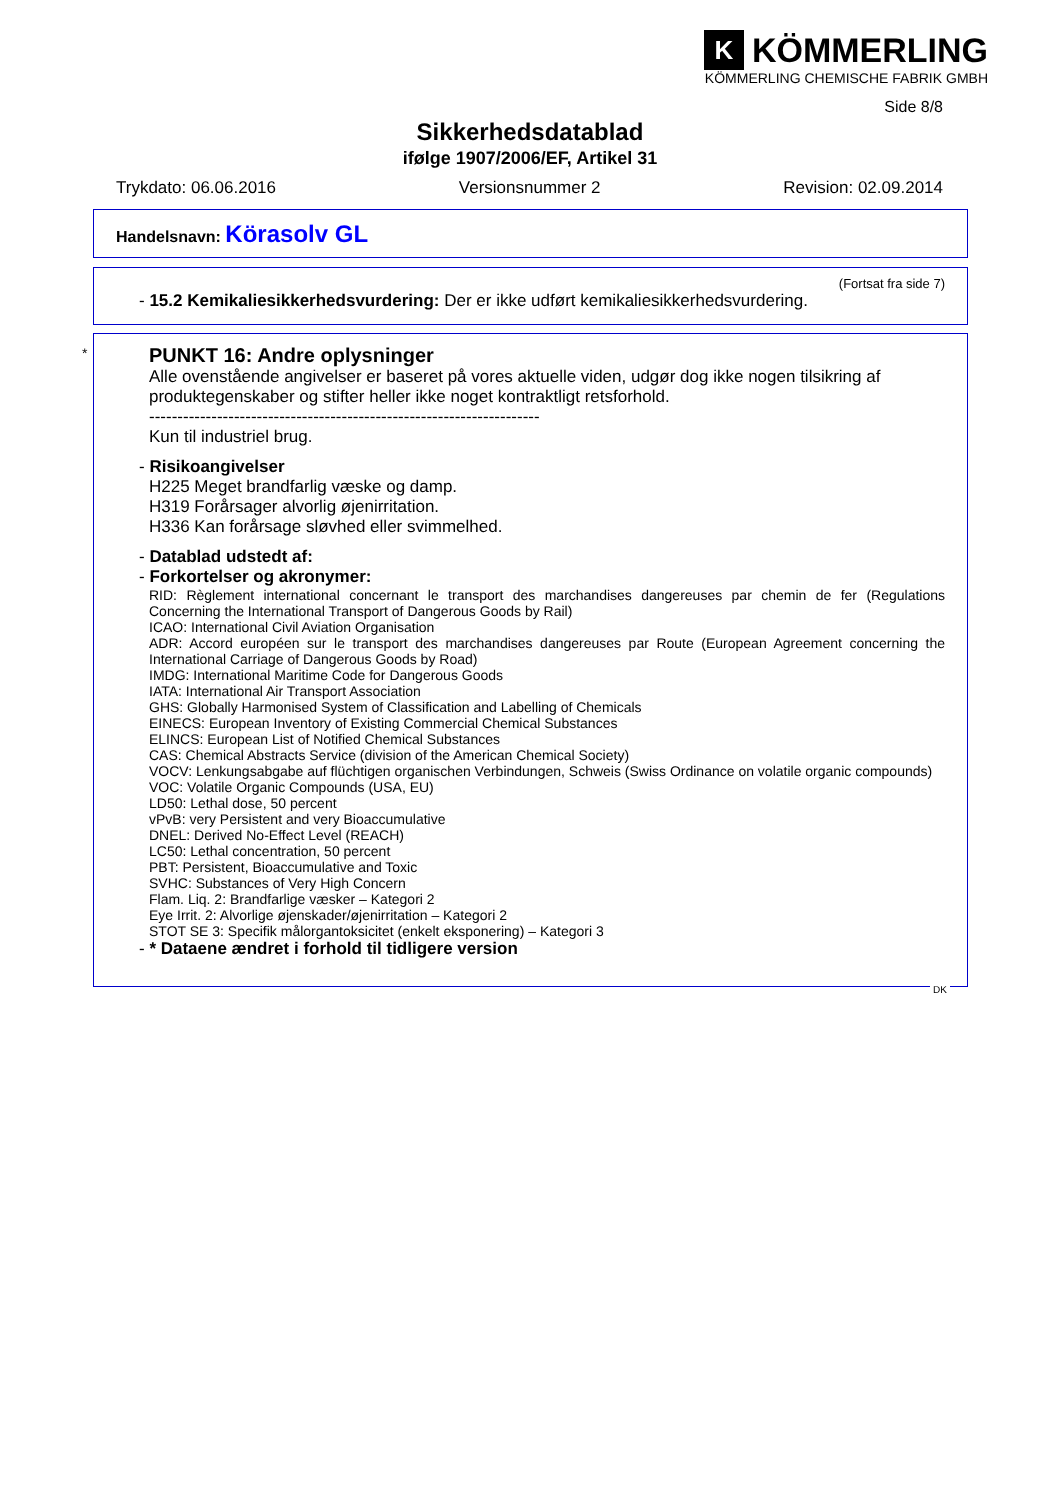K KÖMMERLING
KÖMMERLING CHEMISCHE FABRIK GMBH
Side 8/8
Sikkerhedsdatablad
ifølge 1907/2006/EF, Artikel 31
Trykdato: 06.06.2016 Versionsnummer 2 Revision: 02.09.2014
Handelsnavn: Körasolv GL
(Fortsat fra side 7)
- 15.2 Kemikaliesikkerhedsvurdering: Der er ikke udført kemikaliesikkerhedsvurdering.
*
PUNKT 16: Andre oplysninger
Alle ovenstående angivelser er baseret på vores aktuelle viden, udgør dog ikke nogen tilsikring af produktegenskaber og stifter heller ikke noget kontraktligt retsforhold.
---------------------------------------------------------------------
Kun til industriel brug.
- Risikoangivelser
H225 Meget brandfarlig væske og damp.
H319 Forårsager alvorlig øjenirritation.
H336 Kan forårsage sløvhed eller svimmelhed.
- Datablad udstedt af:
- Forkortelser og akronymer:
RID: Règlement international concernant le transport des marchandises dangereuses par chemin de fer (Regulations Concerning the International Transport of Dangerous Goods by Rail)
ICAO: International Civil Aviation Organisation
ADR: Accord européen sur le transport des marchandises dangereuses par Route (European Agreement concerning the International Carriage of Dangerous Goods by Road)
IMDG: International Maritime Code for Dangerous Goods
IATA: International Air Transport Association
GHS: Globally Harmonised System of Classification and Labelling of Chemicals
EINECS: European Inventory of Existing Commercial Chemical Substances
ELINCS: European List of Notified Chemical Substances
CAS: Chemical Abstracts Service (division of the American Chemical Society)
VOCV: Lenkungsabgabe auf flüchtigen organischen Verbindungen, Schweis (Swiss Ordinance on volatile organic compounds)
VOC: Volatile Organic Compounds (USA, EU)
LD50: Lethal dose, 50 percent
vPvB: very Persistent and very Bioaccumulative
DNEL: Derived No-Effect Level (REACH)
LC50: Lethal concentration, 50 percent
PBT: Persistent, Bioaccumulative and Toxic
SVHC: Substances of Very High Concern
Flam. Liq. 2: Brandfarlige væsker – Kategori 2
Eye Irrit. 2: Alvorlige øjenskader/øjenirritation – Kategori 2
STOT SE 3: Specifik målorgantoksicitet (enkelt eksponering) – Kategori 3
- * Dataene ændret i forhold til tidligere version
DK